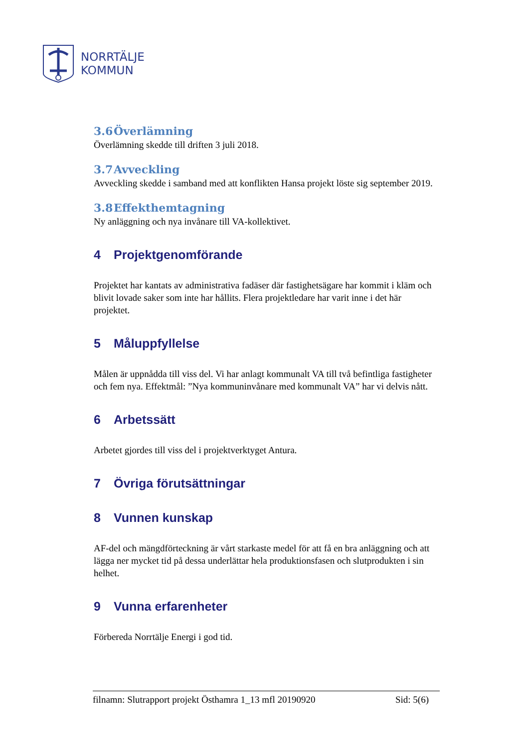NORRTÄLJE
KOMMUN
3.6 Överlämning
Överlämning skedde till driften 3 juli 2018.
3.7 Avveckling
Avveckling skedde i samband med att konflikten Hansa projekt löste sig september 2019.
3.8 Effekthemtagning
Ny anläggning och nya invånare till VA-kollektivet.
4 Projektgenomförande
Projektet har kantats av administrativa fadäser där fastighetsägare har kommit i kläm och blivit lovade saker som inte har hållits. Flera projektledare har varit inne i det här projektet.
5 Måluppfyllelse
Målen är uppnådda till viss del. Vi har anlagt kommunalt VA till två befintliga fastigheter och fem nya. Effektmål: ”Nya kommuninvånare med kommunalt VA” har vi delvis nått.
6 Arbetssätt
Arbetet gjordes till viss del i projektverktyget Antura.
7 Övriga förutsättningar
8 Vunnen kunskap
AF-del och mängdförteckning är vårt starkaste medel för att få en bra anläggning och att lägga ner mycket tid på dessa underlättar hela produktionsfasen och slutprodukten i sin helhet.
9 Vunna erfarenheter
Förbereda Norrtälje Energi i god tid.
filnamn: Slutrapport projekt Östhamra 1_13 mfl 20190920 Sid: 5(6)